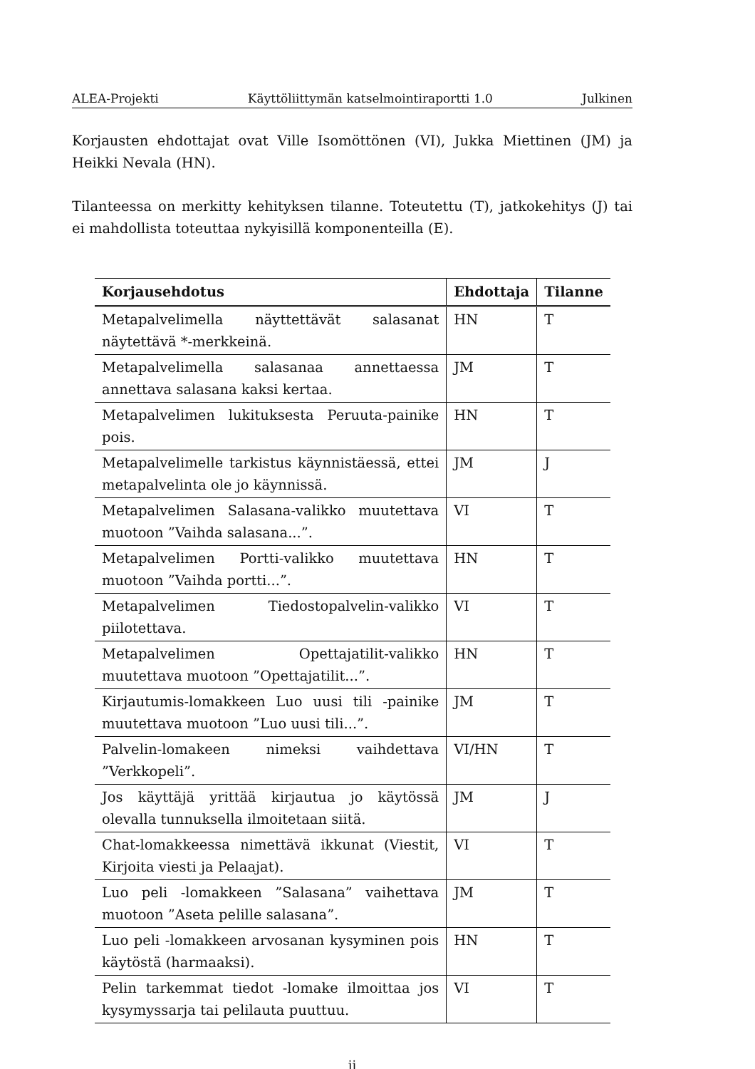ALEA-Projekti Käyttöliittymän katselmointiraportti 1.0 Julkinen
Korjausten ehdottajat ovat Ville Isomöttönen (VI), Jukka Miettinen (JM) ja Heikki Nevala (HN).
Tilanteessa on merkitty kehityksen tilanne. Toteutettu (T), jatkokehitys (J) tai ei mahdollista toteuttaa nykyisillä komponenteilla (E).
| Korjausehdotus | Ehdottaja | Tilanne |
| --- | --- | --- |
| Metapalvelimella näyttettävät salasanat näytettävä *-merkkeinä. | HN | T |
| Metapalvelimella salasanaa annettaessa annettava salasana kaksi kertaa. | JM | T |
| Metapalvelimen lukituksesta Peruuta-painike pois. | HN | T |
| Metapalvelimelle tarkistus käynnistäessä, ettei metapalvelinta ole jo käynnissä. | JM | J |
| Metapalvelimen Salasana-valikko muutettava muotoon ”Vaihda salasana...”. | VI | T |
| Metapalvelimen Portti-valikko muutettava muotoon ”Vaihda portti...”. | HN | T |
| Metapalvelimen Tiedostopalvelin-valikko piilotettava. | VI | T |
| Metapalvelimen Opettajatilit-valikko muutettava muotoon ”Opettajatilit...”. | HN | T |
| Kirjautumis-lomakkeen Luo uusi tili -painike muutettava muotoon ”Luo uusi tili...”. | JM | T |
| Palvelin-lomakeen nimeksi vaihdettava ”Verkkopeli”. | VI/HN | T |
| Jos käyttäjä yrittää kirjautua jo käytössä olevalla tunnuksella ilmoitetaan siitä. | JM | J |
| Chat-lomakkeessa nimettävä ikkunat (Viestit, Kirjoita viesti ja Pelaajat). | VI | T |
| Luo peli -lomakkeen ”Salasana” vaihettava muotoon ”Aseta pelille salasana”. | JM | T |
| Luo peli -lomakkeen arvosanan kysyminen pois käytöstä (harmaaksi). | HN | T |
| Pelin tarkemmat tiedot -lomake ilmoittaa jos kysymyssarja tai pelilauta puuttuu. | VI | T |
ii